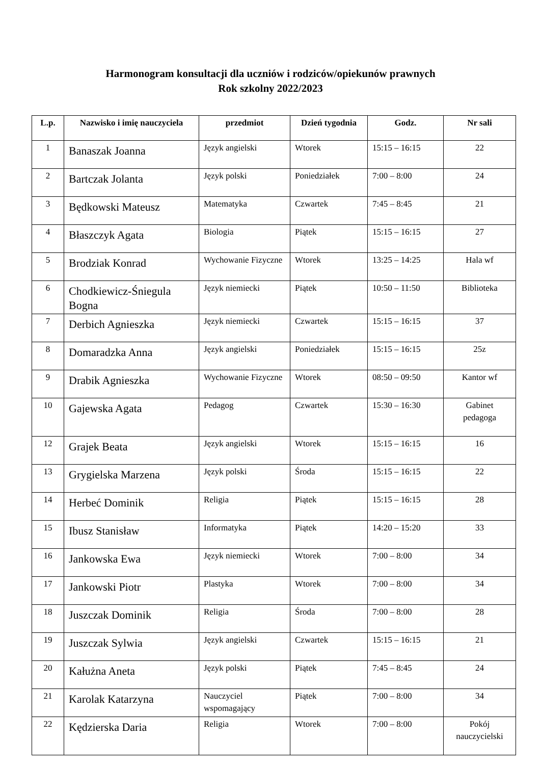Harmonogram konsultacji dla uczniów i rodziców/opiekunów prawnych
Rok szkolny 2022/2023
| L.p. | Nazwisko i imię nauczyciela | przedmiot | Dzień tygodnia | Godz. | Nr sali |
| --- | --- | --- | --- | --- | --- |
| 1 | Banaszak Joanna | Język angielski | Wtorek | 15:15 – 16:15 | 22 |
| 2 | Bartczak Jolanta | Język polski | Poniedziałek | 7:00 – 8:00 | 24 |
| 3 | Będkowski Mateusz | Matematyka | Czwartek | 7:45 – 8:45 | 21 |
| 4 | Błaszczyk Agata | Biologia | Piątek | 15:15 – 16:15 | 27 |
| 5 | Brodziak Konrad | Wychowanie Fizyczne | Wtorek | 13:25 – 14:25 | Hala wf |
| 6 | Chodkiewicz-Śniegula Bogna | Język niemiecki | Piątek | 10:50 – 11:50 | Biblioteka |
| 7 | Derbich Agnieszka | Język niemiecki | Czwartek | 15:15 – 16:15 | 37 |
| 8 | Domaradzka Anna | Język angielski | Poniedziałek | 15:15 – 16:15 | 25z |
| 9 | Drabik Agnieszka | Wychowanie Fizyczne | Wtorek | 08:50 – 09:50 | Kantor wf |
| 10 | Gajewska Agata | Pedagog | Czwartek | 15:30 – 16:30 | Gabinet pedagoga |
| 12 | Grajek Beata | Język angielski | Wtorek | 15:15 – 16:15 | 16 |
| 13 | Grygielska Marzena | Język polski | Środa | 15:15 – 16:15 | 22 |
| 14 | Herbeć Dominik | Religia | Piątek | 15:15 – 16:15 | 28 |
| 15 | Ibusz Stanisław | Informatyka | Piątek | 14:20 – 15:20 | 33 |
| 16 | Jankowska Ewa | Język niemiecki | Wtorek | 7:00 – 8:00 | 34 |
| 17 | Jankowski Piotr | Plastyka | Wtorek | 7:00 – 8:00 | 34 |
| 18 | Juszczak Dominik | Religia | Środa | 7:00 – 8:00 | 28 |
| 19 | Juszczak Sylwia | Język angielski | Czwartek | 15:15 – 16:15 | 21 |
| 20 | Kałużna Aneta | Język polski | Piątek | 7:45 – 8:45 | 24 |
| 21 | Karolak Katarzyna | Nauczyciel wspomagający | Piątek | 7:00 – 8:00 | 34 |
| 22 | Kędzierska Daria | Religia | Wtorek | 7:00 – 8:00 | Pokój nauczycielski |